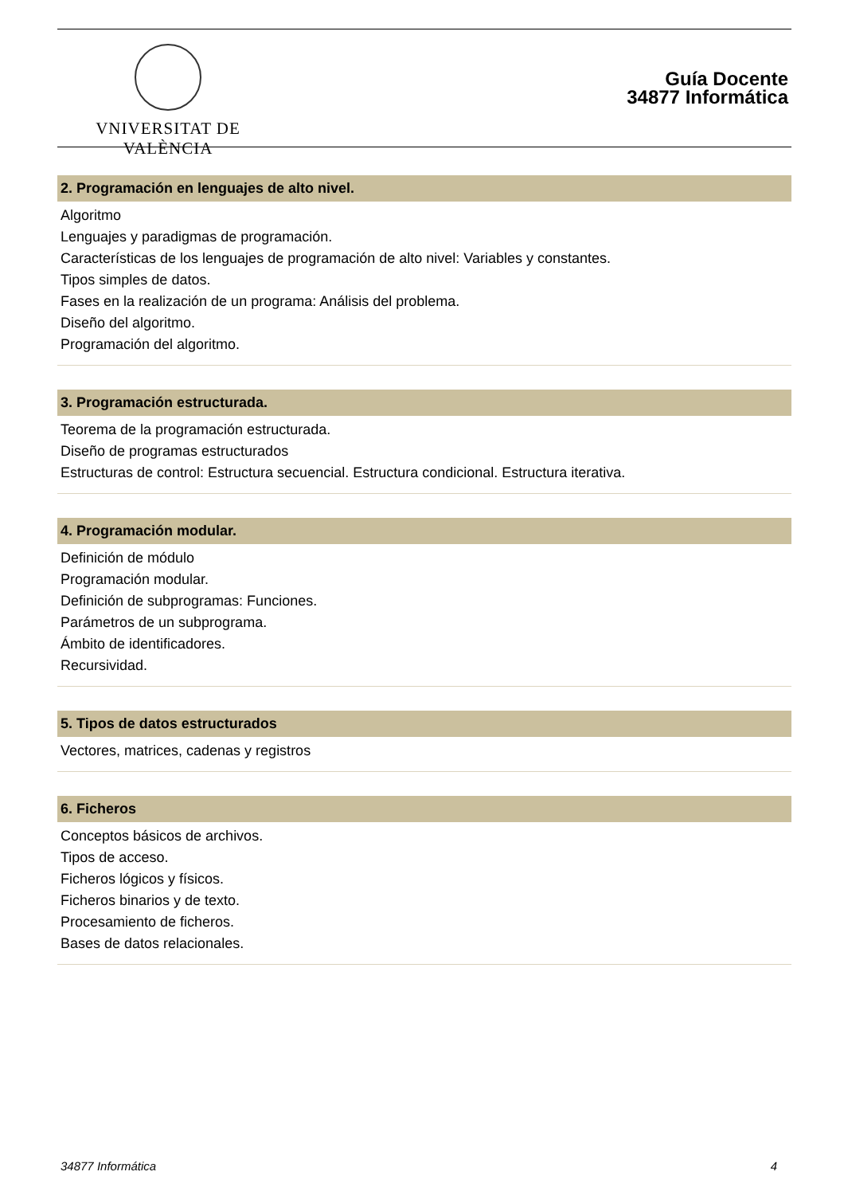VNIVERSITAT DE VALÈNCIA
Guía Docente
34877 Informática
2. Programación en lenguajes de alto nivel.
Algoritmo
Lenguajes y paradigmas de programación.
Características de los lenguajes de programación de alto nivel: Variables y constantes.
Tipos simples de datos.
Fases en la realización de un programa: Análisis del problema.
Diseño del algoritmo.
Programación del algoritmo.
3. Programación estructurada.
Teorema de la programación estructurada.
Diseño de programas estructurados
Estructuras de control: Estructura secuencial. Estructura condicional. Estructura iterativa.
4. Programación modular.
Definición de módulo
Programación modular.
Definición de subprogramas: Funciones.
Parámetros de un subprograma.
Ámbito de identificadores.
Recursividad.
5. Tipos de datos estructurados
Vectores, matrices, cadenas y registros
6. Ficheros
Conceptos básicos de archivos.
Tipos de acceso.
Ficheros lógicos y físicos.
Ficheros binarios y de texto.
Procesamiento de ficheros.
Bases de datos relacionales.
34877 Informática 4